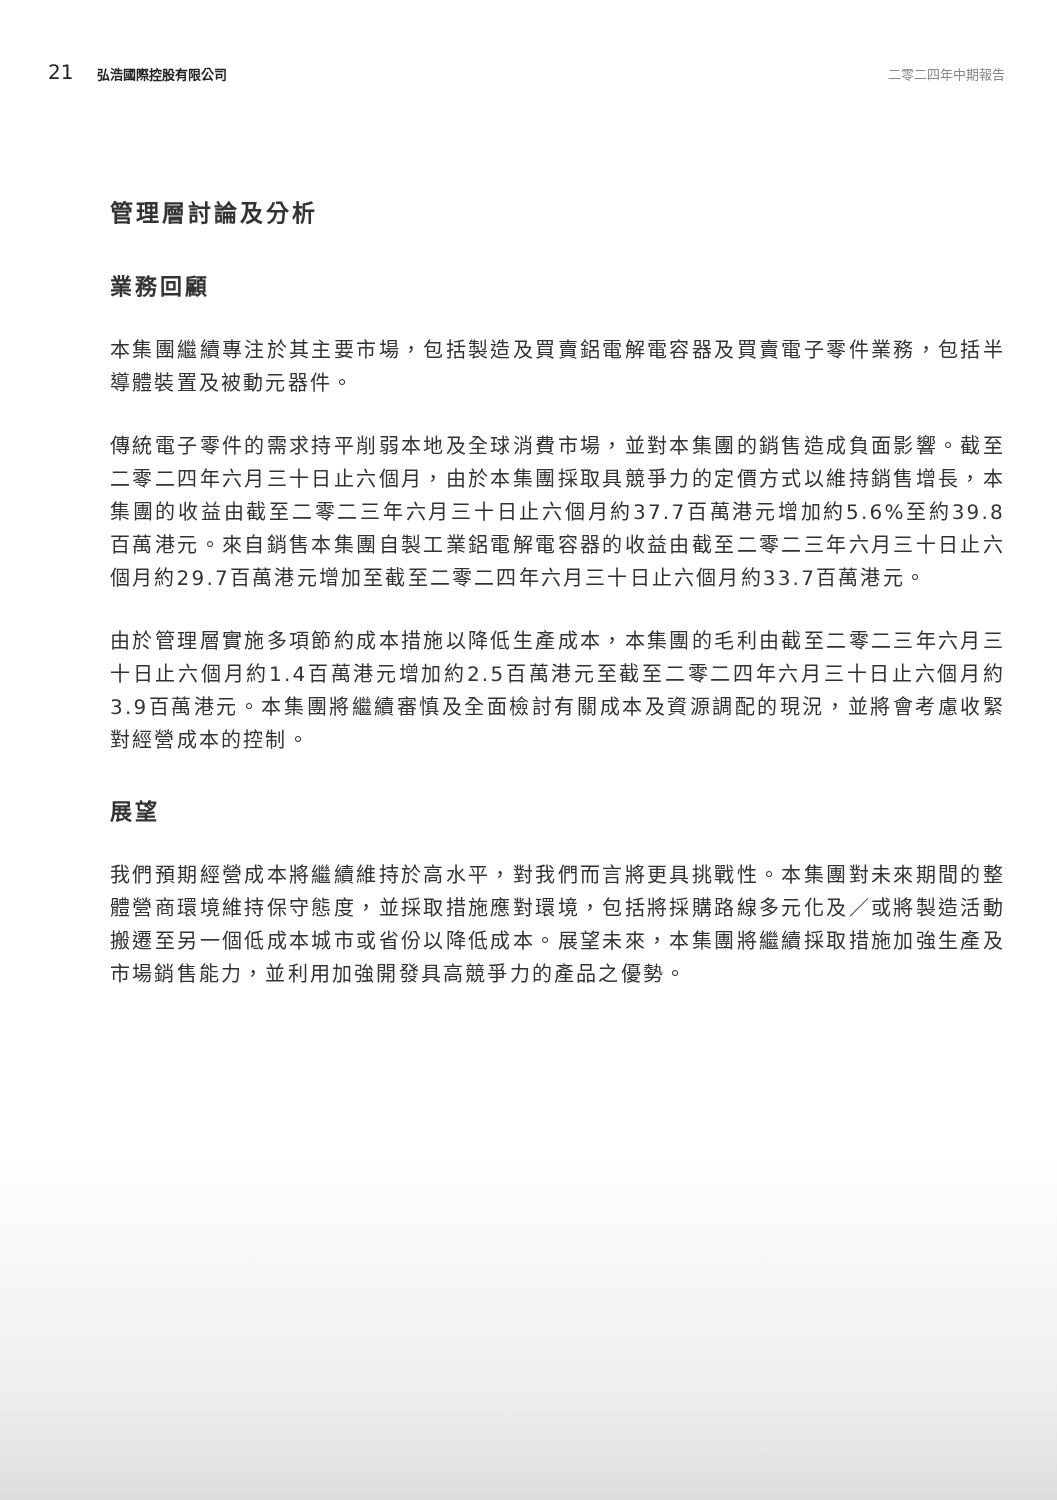21 弘浩國際控股有限公司 二零二四年中期報告
管理層討論及分析
業務回顧
本集團繼續專注於其主要市場，包括製造及買賣鋁電解電容器及買賣電子零件業務，包括半導體裝置及被動元器件。
傳統電子零件的需求持平削弱本地及全球消費市場，並對本集團的銷售造成負面影響。截至二零二四年六月三十日止六個月，由於本集團採取具競爭力的定價方式以維持銷售增長，本集團的收益由截至二零二三年六月三十日止六個月約37.7百萬港元增加約5.6%至約39.8百萬港元。來自銷售本集團自製工業鋁電解電容器的收益由截至二零二三年六月三十日止六個月約29.7百萬港元增加至截至二零二四年六月三十日止六個月約33.7百萬港元。
由於管理層實施多項節約成本措施以降低生產成本，本集團的毛利由截至二零二三年六月三十日止六個月約1.4百萬港元增加約2.5百萬港元至截至二零二四年六月三十日止六個月約3.9百萬港元。本集團將繼續審慎及全面檢討有關成本及資源調配的現況，並將會考慮收緊對經營成本的控制。
展望
我們預期經營成本將繼續維持於高水平，對我們而言將更具挑戰性。本集團對未來期間的整體營商環境維持保守態度，並採取措施應對環境，包括將採購路線多元化及／或將製造活動搬遷至另一個低成本城市或省份以降低成本。展望未來，本集團將繼續採取措施加強生產及市場銷售能力，並利用加強開發具高競爭力的產品之優勢。